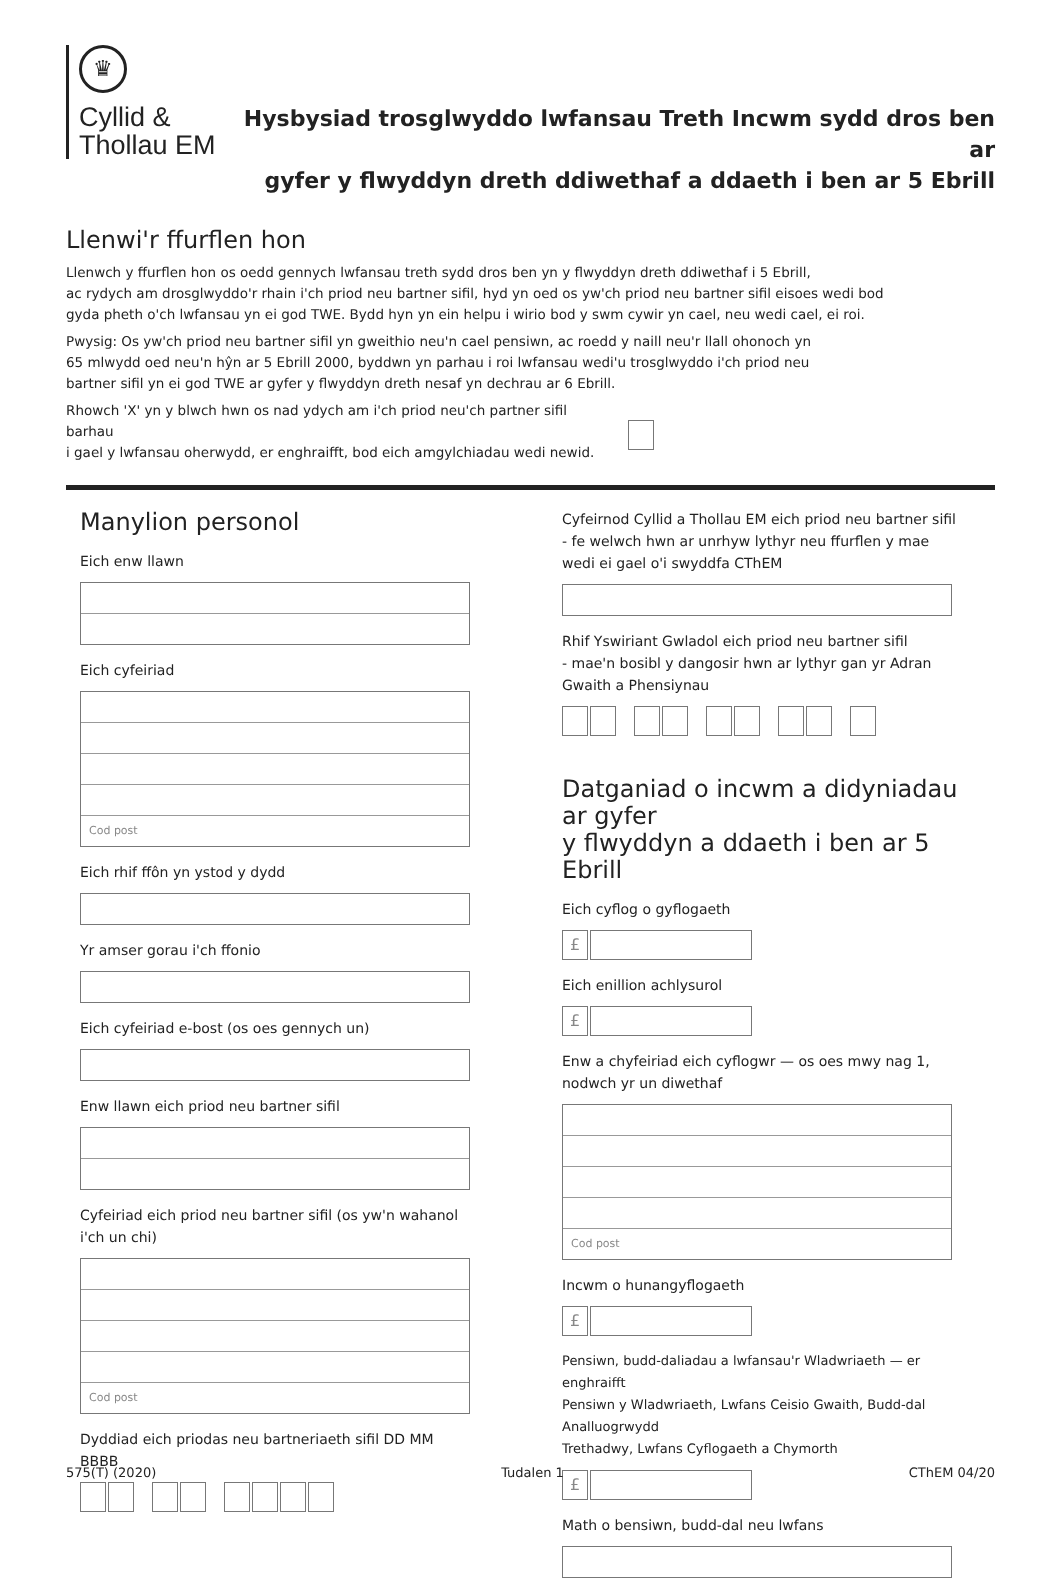♛
Cyllid &
Thollau EM
Hysbysiad trosglwyddo lwfansau Treth Incwm sydd dros ben ar
gyfer y flwyddyn dreth ddiwethaf a ddaeth i ben ar 5 Ebrill
Llenwi'r ffurflen hon
Llenwch y ffurflen hon os oedd gennych lwfansau treth sydd dros ben yn y flwyddyn dreth ddiwethaf i 5 Ebrill,
ac rydych am drosglwyddo'r rhain i'ch priod neu bartner sifil, hyd yn oed os yw'ch priod neu bartner sifil eisoes wedi bod
gyda pheth o'ch lwfansau yn ei god TWE. Bydd hyn yn ein helpu i wirio bod y swm cywir yn cael, neu wedi cael, ei roi.
Pwysig: Os yw'ch priod neu bartner sifil yn gweithio neu'n cael pensiwn, ac roedd y naill neu'r llall ohonoch yn
65 mlwydd oed neu'n hŷn ar 5 Ebrill 2000, byddwn yn parhau i roi lwfansau wedi'u trosglwyddo i'ch priod neu
bartner sifil yn ei god TWE ar gyfer y flwyddyn dreth nesaf yn dechrau ar 6 Ebrill.
Rhowch 'X' yn y blwch hwn os nad ydych am i'ch priod neu'ch partner sifil barhau
i gael y lwfansau oherwydd, er enghraifft, bod eich amgylchiadau wedi newid.
Manylion personol
Eich enw llawn
Eich cyfeiriad
Cod post
Eich rhif ffôn yn ystod y dydd
Yr amser gorau i'ch ffonio
Eich cyfeiriad e-bost (os oes gennych un)
Enw llawn eich priod neu bartner sifil
Cyfeiriad eich priod neu bartner sifil (os yw'n wahanol i'ch un chi)
Cod post
Dyddiad eich priodas neu bartneriaeth sifil DD MM BBBB
Cyfeirnod Cyllid a Thollau EM eich priod neu bartner sifil
- fe welwch hwn ar unrhyw lythyr neu ffurflen y mae
wedi ei gael o'i swyddfa CThEM
Rhif Yswiriant Gwladol eich priod neu bartner sifil
- mae'n bosibl y dangosir hwn ar lythyr gan yr Adran
Gwaith a Phensiynau
Datganiad o incwm a didyniadau ar gyfer
y flwyddyn a ddaeth i ben ar 5 Ebrill
Eich cyflog o gyflogaeth
£
Eich enillion achlysurol
£
Enw a chyfeiriad eich cyflogwr — os oes mwy nag 1,
nodwch yr un diwethaf
Cod post
Incwm o hunangyflogaeth
£
Pensiwn, budd-daliadau a lwfansau'r Wladwriaeth — er enghraifft
Pensiwn y Wladwriaeth, Lwfans Ceisio Gwaith, Budd-dal Analluogrwydd
Trethadwy, Lwfans Cyflogaeth a Chymorth
£
Math o bensiwn, budd-dal neu lwfans
575(T) (2020) Tudalen 1 CThEM 04/20